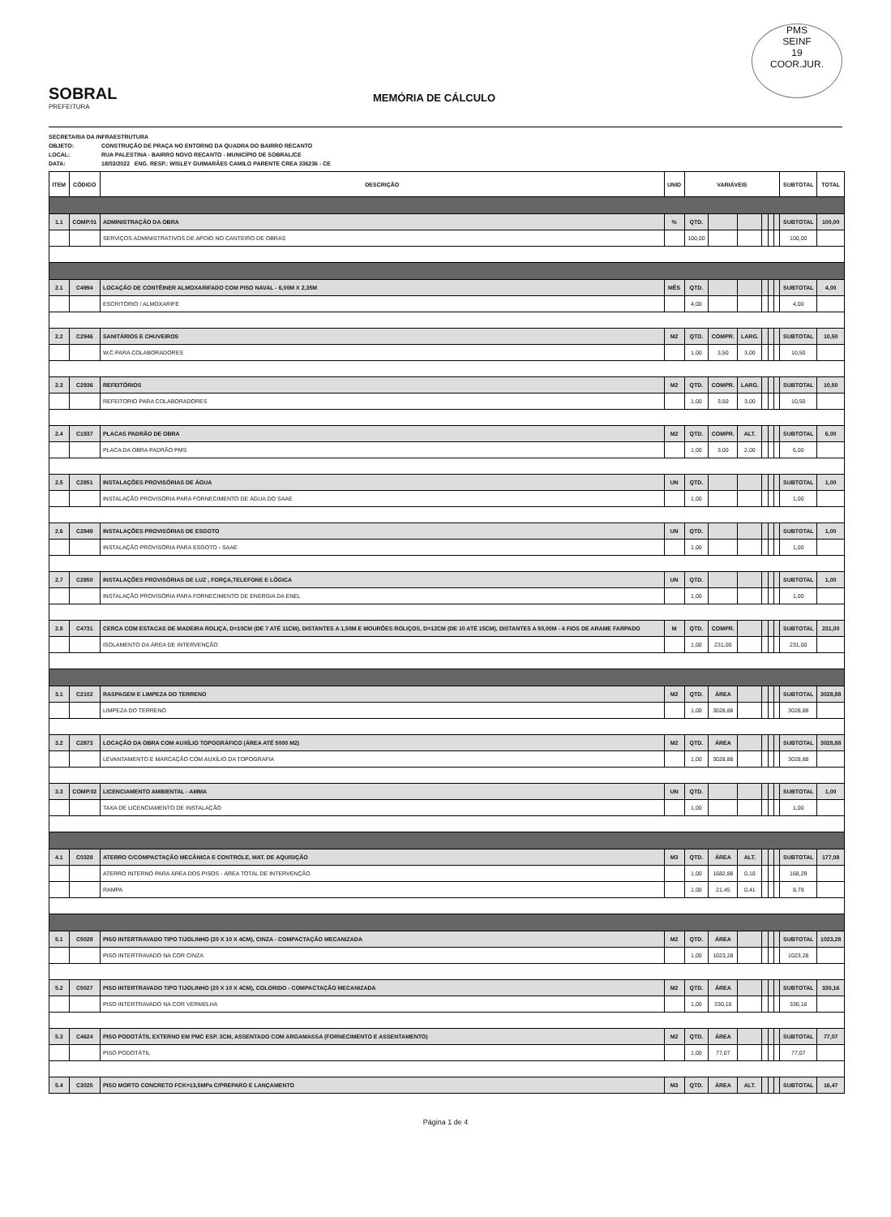SOBRAL
PREFEITURA
MEMÓRIA DE CÁLCULO
PMS
SEINF
19
COOR.JUR.
SECRETARIA DA INFRAESTRUTURA
OBJETO: CONSTRUÇÃO DE PRAÇA NO ENTORNO DA QUADRA DO BAIRRO RECANTO
LOCAL: RUA PALESTINA - BAIRRO NOVO RECANTO - MUNICÍPIO DE SOBRAL/CE
DATA: 18/03/2022 ENG. RESP.: WISLEY GUIMARÃES CAMILO PARENTE CREA 336236 - CE
| ITEM | CÓDIGO | DESCRIÇÃO | UNID | VARIÁVEIS | | | | | | SUBTOTAL | TOTAL |
| --- | --- | --- | --- | --- | --- | --- | --- | --- | --- | --- | --- |
| 1.1 | COMP.01 | ADMINISTRAÇÃO DA OBRA | % | QTD. | | | | | | SUBTOTAL | 100,00 |
| | | SERVIÇOS ADMINISTRATIVOS DE APOIO NO CANTEIRO DE OBRAS | | 100,00 | | | | | | 100,00 | |
| 2.1 | C4994 | LOCAÇÃO DE CONTÊINER ALMOXARIFADO COM PISO NAVAL - 6,00M X 2,35M | MÊS | QTD. | | | | | | SUBTOTAL | 4,00 |
| | | ESCRITÓRIO / ALMOXARIFE | | 4,00 | | | | | | 4,00 | |
| 2.2 | C2946 | SANITÁRIOS E CHUVEIROS | M2 | QTD. | COMPR. | LARG. | | | | SUBTOTAL | 10,50 |
| | | W.C PARA COLABORADORES | | 1,00 | 3,50 | 3,00 | | | | 10,50 | |
| 2.3 | C2936 | REFEITÓRIOS | M2 | QTD. | COMPR. | LARG. | | | | SUBTOTAL | 10,50 |
| | | REFEITORIO PARA COLABORADORES | | 1,00 | 3,50 | 3,00 | | | | 10,50 | |
| 2.4 | C1937 | PLACAS PADRÃO DE OBRA | M2 | QTD. | COMPR. | ALT. | | | | SUBTOTAL | 6,00 |
| | | PLACA DA OBRA PADRÃO PMS | | 1,00 | 3,00 | 2,00 | | | | 6,00 | |
| 2.5 | C2851 | INSTALAÇÕES PROVISÓRIAS DE ÁGUA | UN | QTD. | | | | | | SUBTOTAL | 1,00 |
| | | INSTALAÇÃO PROVISÓRIA PARA FORNECIMENTO DE ÁGUA DO SAAE | | 1,00 | | | | | | 1,00 | |
| 2.6 | C2849 | INSTALAÇÕES PROVISÓRIAS DE ESGOTO | UN | QTD. | | | | | | SUBTOTAL | 1,00 |
| | | INSTALAÇÃO PROVISÓRIA PARA ESGOTO - SAAE | | 1,00 | | | | | | 1,00 | |
| 2.7 | C2850 | INSTALAÇÕES PROVISÓRIAS DE LUZ , FORÇA,TELEFONE E LÓGICA | UN | QTD. | | | | | | SUBTOTAL | 1,00 |
| | | INSTALAÇÃO PROVISÓRIA PARA FORNECIMENTO DE ENERGIA DA ENEL | | 1,00 | | | | | | 1,00 | |
| 2.8 | C4731 | CERCA COM ESTACAS DE MADEIRA ROLIÇA, D=10CM (DE 7 ATÉ 11CM), DISTANTES A 1,50M E MOURÕES ROLIÇOS, D=12CM (DE 10 ATÉ 15CM), DISTANTES A 50,00M - 4 FIOS DE ARAME FARPADO | M | QTD. | COMPR. | | | | | SUBTOTAL | 231,00 |
| | | ISOLAMENTO DA ÁREA DE INTERVENÇÃO | | 1,00 | 231,00 | | | | | 231,00 | |
| 3.1 | C2102 | RASPAGEM E LIMPEZA DO TERRENO | M2 | QTD. | ÁREA | | | | | SUBTOTAL | 3028,88 |
| | | LIMPEZA DO TERRENO | | 1,00 | 3028,88 | | | | | 3028,88 | |
| 3.2 | C2873 | LOCAÇÃO DA OBRA COM AUXÍLIO TOPOGRÁFICO (ÁREA ATÉ 5000 M2) | M2 | QTD. | ÁREA | | | | | SUBTOTAL | 3028,88 |
| | | LEVANTAMENTO E MARCAÇÃO COM AUXÍLIO DA TOPOGRAFIA | | 1,00 | 3028,88 | | | | | 3028,88 | |
| 3.3 | COMP.02 | LICENCIAMENTO AMBIENTAL - AMMA | UN | QTD. | | | | | | SUBTOTAL | 1,00 |
| | | TAXA DE LICENCIAMENTO DE INSTALAÇÃO | | 1,00 | | | | | | 1,00 | |
| 4.1 | C0328 | ATERRO C/COMPACTAÇÃO MECÂNICA E CONTROLE, MAT. DE AQUISIÇÃO | M3 | QTD. | ÁREA | ALT. | | | | SUBTOTAL | 177,08 |
| | | ATERRO INTERNO PARA ÁREA DOS PISOS - ÁREA TOTAL DE INTERVENÇÃO | | 1,00 | 1682,88 | 0,10 | | | | 168,29 | |
| | | RAMPA | | 1,00 | 21,45 | 0,41 | | | | 8,79 | |
| 5.1 | C5028 | PISO INTERTRAVADO TIPO TIJOLINHO (20 X 10 X 4CM), CINZA - COMPACTAÇÃO MECANIZADA | M2 | QTD. | ÁREA | | | | | SUBTOTAL | 1023,28 |
| | | PISO INTERTRAVADO NA COR CINZA | | 1,00 | 1023,28 | | | | | 1023,28 | |
| 5.2 | C5027 | PISO INTERTRAVADO TIPO TIJOLINHO (20 X 10 X 4CM), COLORIDO - COMPACTAÇÃO MECANIZADA | M2 | QTD. | ÁREA | | | | | SUBTOTAL | 330,16 |
| | | PISO INTERTRAVADO NA COR VERMELHA | | 1,00 | 330,16 | | | | | 330,16 | |
| 5.3 | C4624 | PISO PODOTÁTIL EXTERNO EM PMC ESP. 3CM, ASSENTADO COM ARGAMASSA (FORNECIMENTO E ASSENTAMENTO) | M2 | QTD. | ÁREA | | | | | SUBTOTAL | 77,07 |
| | | PISO PODOTÁTIL | | 1,00 | 77,07 | | | | | 77,07 | |
| 5.4 | C3025 | PISO MORTO CONCRETO FCK=13,5MPa C/PREPARO E LANÇAMENTO | M3 | QTD. | ÁREA | ALT. | | | | SUBTOTAL | 16,47 |
Página 1 de 4